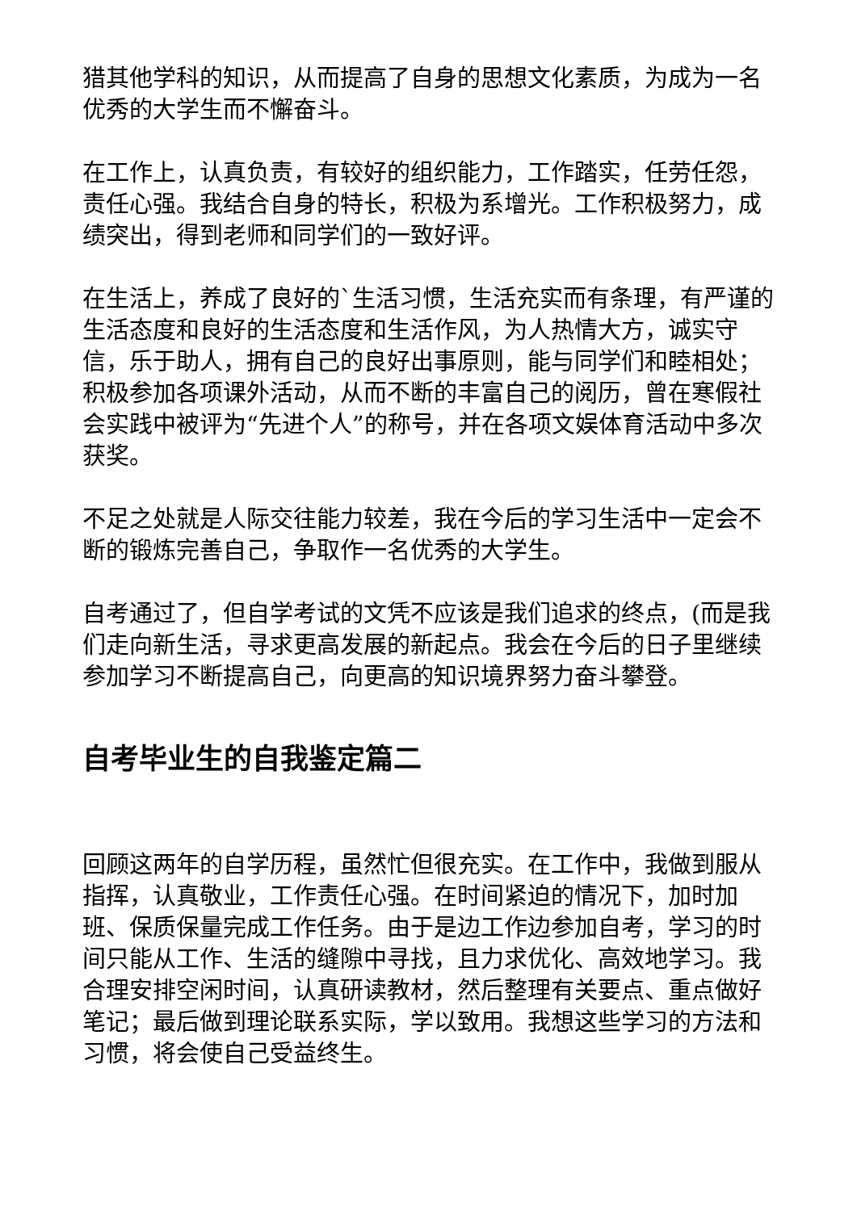猎其他学科的知识，从而提高了自身的思想文化素质，为成为一名优秀的大学生而不懈奋斗。
在工作上，认真负责，有较好的组织能力，工作踏实，任劳任怨，责任心强。我结合自身的特长，积极为系增光。工作积极努力，成绩突出，得到老师和同学们的一致好评。
在生活上，养成了良好的`生活习惯，生活充实而有条理，有严谨的生活态度和良好的生活态度和生活作风，为人热情大方，诚实守信，乐于助人，拥有自己的良好出事原则，能与同学们和睦相处；积极参加各项课外活动，从而不断的丰富自己的阅历，曾在寒假社会实践中被评为“先进个人”的称号，并在各项文娱体育活动中多次获奖。
不足之处就是人际交往能力较差，我在今后的学习生活中一定会不断的锻炼完善自己，争取作一名优秀的大学生。
自考通过了，但自学考试的文凭不应该是我们追求的终点，(而是我们走向新生活，寻求更高发展的新起点。我会在今后的日子里继续参加学习不断提高自己，向更高的知识境界努力奋斗攀登。
自考毕业生的自我鉴定篇二
回顾这两年的自学历程，虽然忙但很充实。在工作中，我做到服从指挥，认真敬业，工作责任心强。在时间紧迫的情况下，加时加班、保质保量完成工作任务。由于是边工作边参加自考，学习的时间只能从工作、生活的缝隙中寻找，且力求优化、高效地学习。我合理安排空闲时间，认真研读教材，然后整理有关要点、重点做好笔记；最后做到理论联系实际，学以致用。我想这些学习的方法和习惯，将会使自己受益终生。